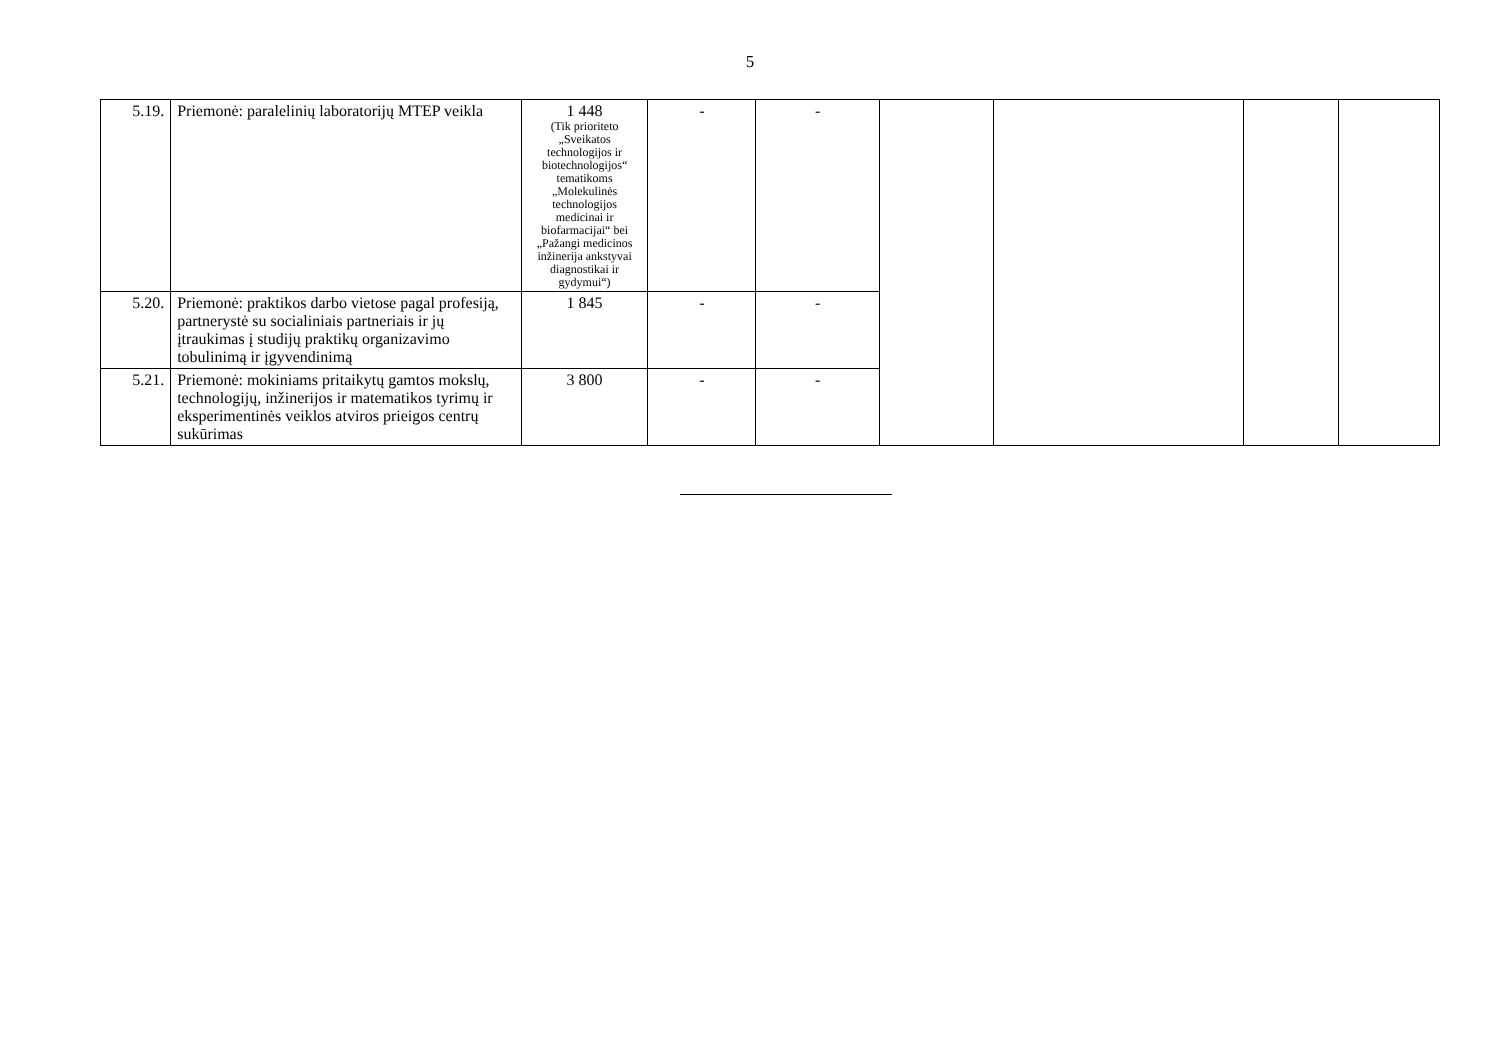5
| 5.19. | Priemonė: paralelinių laboratorijų MTEP veikla | 1 448 (Tik prioriteto „Sveikatos technologijos ir biotechnologijos“ tematikoms „Molekulinės technologijos medicinai ir biofarmacijai“ bei „Pažangi medicinos inžinerija ankstyvai diagnostikai ir gydymui“) | - | - | | | | |
| 5.20. | Priemonė: praktikos darbo vietose pagal profesiją, partnerystė su socialiniais partneriais ir jų įtraukimas į studijų praktikų organizavimo tobulinimą ir įgyvendinimą | 1 845 | - | - | | | | |
| 5.21. | Priemonė: mokiniams pritaikytų gamtos mokslų, technologijų, inžinerijos ir matematikos tyrimų ir eksperimentinės veiklos atviros prieigos centrų sukūrimas | 3 800 | - | - | | | | |